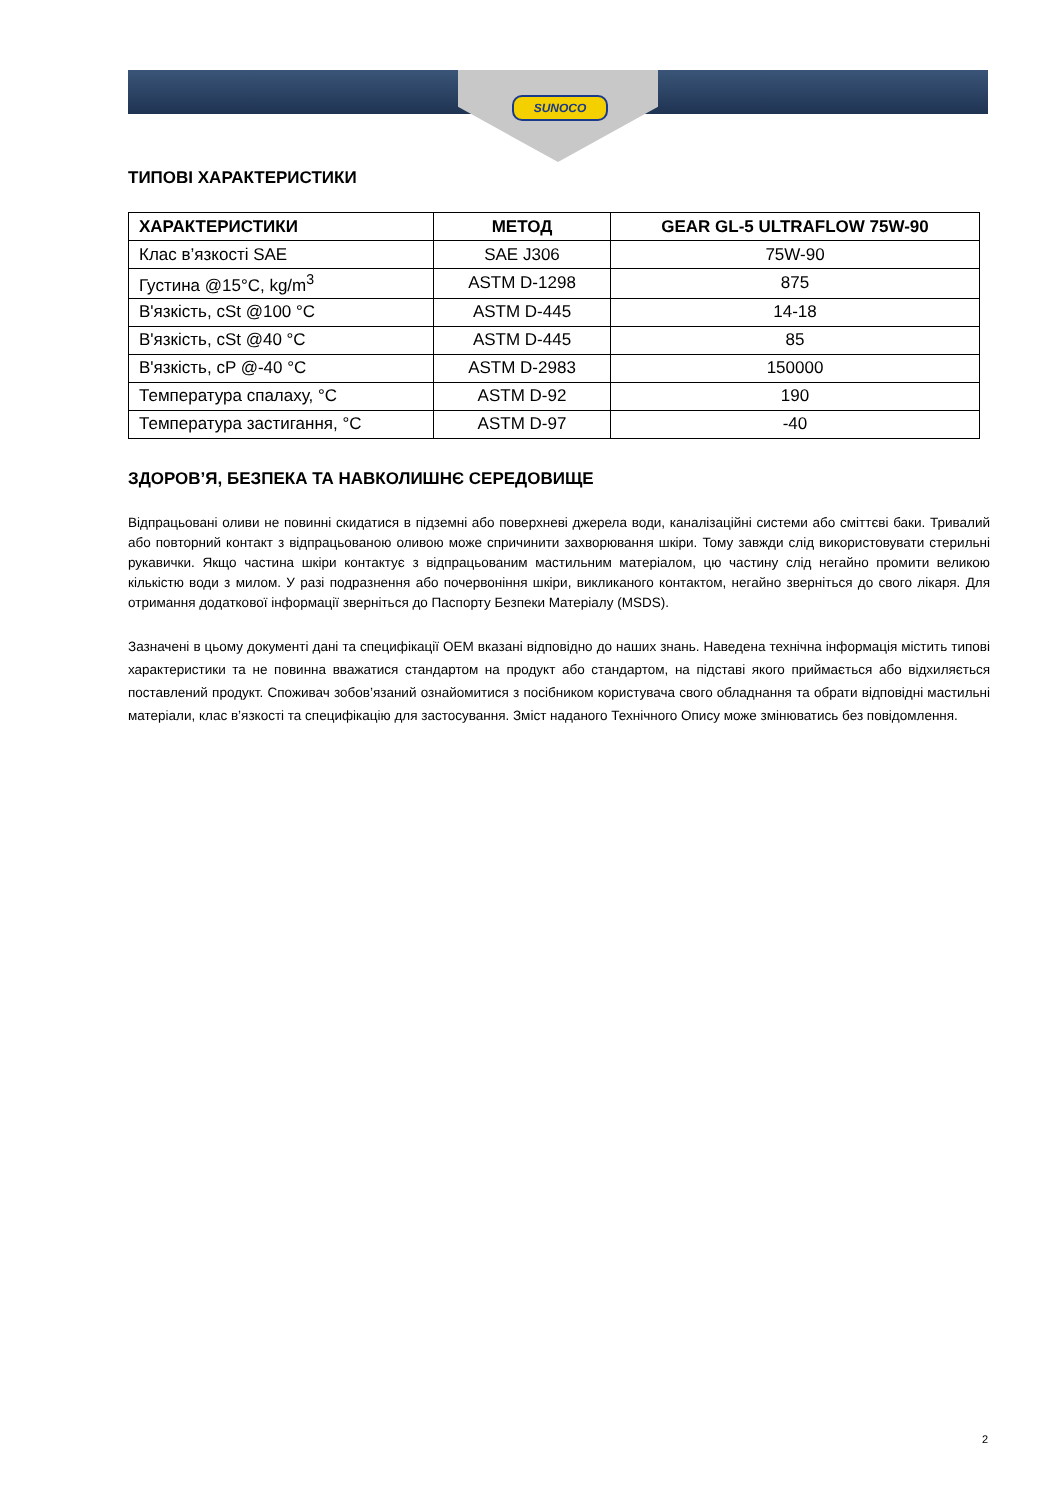SUNOCO
ТИПОВІ ХАРАКТЕРИСТИКИ
| ХАРАКТЕРИСТИКИ | МЕТОД | GEAR GL-5 ULTRAFLOW 75W-90 |
| --- | --- | --- |
| Клас в’язкості SAE | SAE J306 | 75W-90 |
| Густина @15°C, kg/m<sup>3</sup> | ASTM D-1298 | 875 |
| В'язкість, cSt @100 °C | ASTM D-445 | 14-18 |
| В'язкість, cSt @40 °C | ASTM D-445 | 85 |
| В'язкість, cP @-40 °C | ASTM D-2983 | 150000 |
| Температура спалаху, °C | ASTM D-92 | 190 |
| Температура застигання, °C | ASTM D-97 | -40 |
ЗДОРОВ’Я, БЕЗПЕКА ТА НАВКОЛИШНЄ СЕРЕДОВИЩЕ
Відпрацьовані оливи не повинні скидатися в підземні або поверхневі джерела води, каналізаційні системи або сміттєві баки. Тривалий або повторний контакт з відпрацьованою оливою може спричинити захворювання шкіри. Тому завжди слід використовувати стерильні рукавички. Якщо частина шкіри контактує з відпрацьованим мастильним матеріалом, цю частину слід негайно промити великою кількістю води з милом. У разі подразнення або почервоніння шкіри, викликаного контактом, негайно зверніться до свого лікаря. Для отримання додаткової інформації зверніться до Паспорту Безпеки Матеріалу (MSDS).
Зазначені в цьому документі дані та специфікації OEM вказані відповідно до наших знань. Наведена технічна інформація містить типові характеристики та не повинна вважатися стандартом на продукт або стандартом, на підставі якого приймається або відхиляється поставлений продукт. Споживач зобов’язаний ознайомитися з посібником користувача свого обладнання та обрати відповідні мастильні матеріали, клас в’язкості та специфікацію для застосування. Зміст наданого Технічного Опису може змінюватись без повідомлення.
2